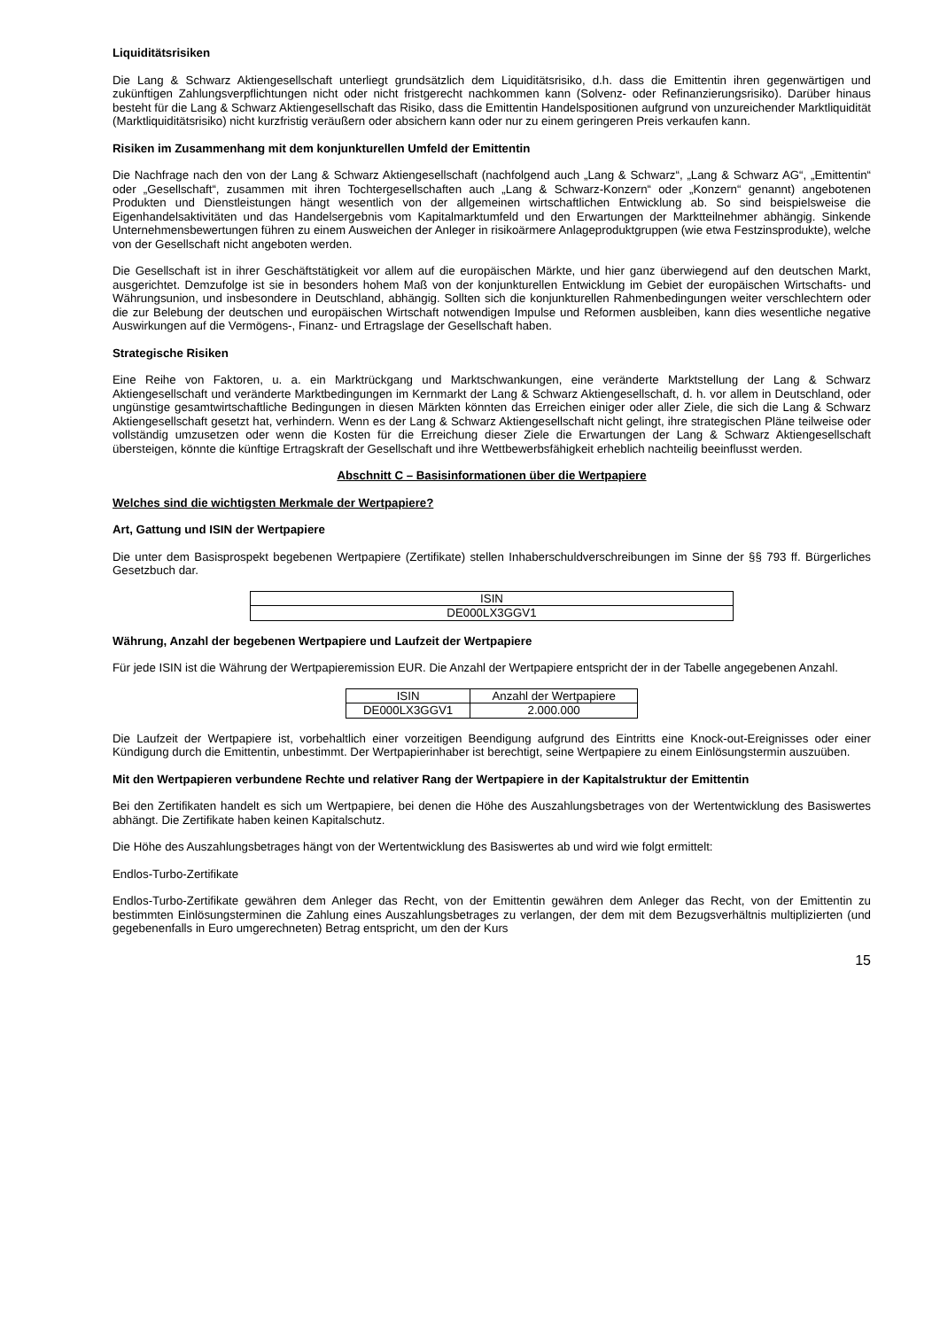Liquiditätsrisiken
Die Lang & Schwarz Aktiengesellschaft unterliegt grundsätzlich dem Liquiditätsrisiko, d.h. dass die Emittentin ihren gegenwärtigen und zukünftigen Zahlungsverpflichtungen nicht oder nicht fristgerecht nachkommen kann (Solvenz- oder Refinanzierungsrisiko). Darüber hinaus besteht für die Lang & Schwarz Aktiengesellschaft das Risiko, dass die Emittentin Handelspositionen aufgrund von unzureichender Marktliquidität (Marktliquiditätsrisiko) nicht kurzfristig veräußern oder absichern kann oder nur zu einem geringeren Preis verkaufen kann.
Risiken im Zusammenhang mit dem konjunkturellen Umfeld der Emittentin
Die Nachfrage nach den von der Lang & Schwarz Aktiengesellschaft (nachfolgend auch „Lang & Schwarz“, „Lang & Schwarz AG“, „Emittentin“ oder „Gesellschaft“, zusammen mit ihren Tochtergesellschaften auch „Lang & Schwarz-Konzern“ oder „Konzern“ genannt) angebotenen Produkten und Dienstleistungen hängt wesentlich von der allgemeinen wirtschaftlichen Entwicklung ab. So sind beispielsweise die Eigenhandelsaktivitäten und das Handelsergebnis vom Kapitalmarktumfeld und den Erwartungen der Marktteilnehmer abhängig. Sinkende Unternehmensbewertungen führen zu einem Ausweichen der Anleger in risikoärmere Anlageproduktgruppen (wie etwa Festzinsprodukte), welche von der Gesellschaft nicht angeboten werden.
Die Gesellschaft ist in ihrer Geschäftstätigkeit vor allem auf die europäischen Märkte, und hier ganz überwiegend auf den deutschen Markt, ausgerichtet. Demzufolge ist sie in besonders hohem Maß von der konjunkturellen Entwicklung im Gebiet der europäischen Wirtschafts- und Währungsunion, und insbesondere in Deutschland, abhängig. Sollten sich die konjunkturellen Rahmenbedingungen weiter verschlechtern oder die zur Belebung der deutschen und europäischen Wirtschaft notwendigen Impulse und Reformen ausbleiben, kann dies wesentliche negative Auswirkungen auf die Vermögens-, Finanz- und Ertragslage der Gesellschaft haben.
Strategische Risiken
Eine Reihe von Faktoren, u. a. ein Marktrückgang und Marktschwankungen, eine veränderte Marktstellung der Lang & Schwarz Aktiengesellschaft und veränderte Marktbedingungen im Kernmarkt der Lang & Schwarz Aktiengesellschaft, d. h. vor allem in Deutschland, oder ungünstige gesamtwirtschaftliche Bedingungen in diesen Märkten könnten das Erreichen einiger oder aller Ziele, die sich die Lang & Schwarz Aktiengesellschaft gesetzt hat, verhindern. Wenn es der Lang & Schwarz Aktiengesellschaft nicht gelingt, ihre strategischen Pläne teilweise oder vollständig umzusetzen oder wenn die Kosten für die Erreichung dieser Ziele die Erwartungen der Lang & Schwarz Aktiengesellschaft übersteigen, könnte die künftige Ertragskraft der Gesellschaft und ihre Wettbewerbsfähigkeit erheblich nachteilig beeinflusst werden.
Abschnitt C – Basisinformationen über die Wertpapiere
Welches sind die wichtigsten Merkmale der Wertpapiere?
Art, Gattung und ISIN der Wertpapiere
Die unter dem Basisprospekt begebenen Wertpapiere (Zertifikate) stellen Inhaberschuldverschreibungen im Sinne der §§ 793 ff. Bürgerliches Gesetzbuch dar.
| ISIN |
| --- |
| DE000LX3GGV1 |
Währung, Anzahl der begebenen Wertpapiere und Laufzeit der Wertpapiere
Für jede ISIN ist die Währung der Wertpapieremission EUR. Die Anzahl der Wertpapiere entspricht der in der Tabelle angegebenen Anzahl.
| ISIN | Anzahl der Wertpapiere |
| --- | --- |
| DE000LX3GGV1 | 2.000.000 |
Die Laufzeit der Wertpapiere ist, vorbehaltlich einer vorzeitigen Beendigung aufgrund des Eintritts eine Knock-out-Ereignisses oder einer Kündigung durch die Emittentin, unbestimmt. Der Wertpapierinhaber ist berechtigt, seine Wertpapiere zu einem Einlösungstermin auszuüben.
Mit den Wertpapieren verbundene Rechte und relativer Rang der Wertpapiere in der Kapitalstruktur der Emittentin
Bei den Zertifikaten handelt es sich um Wertpapiere, bei denen die Höhe des Auszahlungsbetrages von der Wertentwicklung des Basiswertes abhängt. Die Zertifikate haben keinen Kapitalschutz.
Die Höhe des Auszahlungsbetrages hängt von der Wertentwicklung des Basiswertes ab und wird wie folgt ermittelt:
Endlos-Turbo-Zertifikate
Endlos-Turbo-Zertifikate gewähren dem Anleger das Recht, von der Emittentin gewähren dem Anleger das Recht, von der Emittentin zu bestimmten Einlösungsterminen die Zahlung eines Auszahlungsbetrages zu verlangen, der dem mit dem Bezugsverhältnis multiplizierten (und gegebenenfalls in Euro umgerechneten) Betrag entspricht, um den der Kurs
15